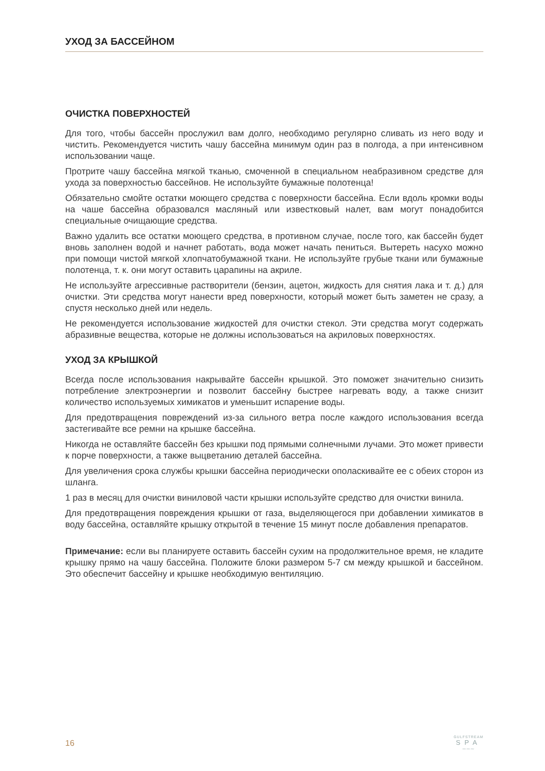УХОД ЗА БАССЕЙНОМ
ОЧИСТКА ПОВЕРХНОСТЕЙ
Для того, чтобы бассейн прослужил вам долго, необходимо регулярно сливать из него воду и чистить. Рекомендуется чистить чашу бассейна минимум один раз в полгода, а при интенсивном использовании чаще.
Протрите чашу бассейна мягкой тканью, смоченной в специальном неабразивном средстве для ухода за поверхностью бассейнов. Не используйте бумажные полотенца!
Обязательно смойте остатки моющего средства с поверхности бассейна. Если вдоль кромки воды на чаше бассейна образовался масляный или известковый налет, вам могут понадобится специальные очищающие средства.
Важно удалить все остатки моющего средства, в противном случае, после того, как бассейн будет вновь заполнен водой и начнет работать, вода может начать пениться. Вытереть насухо можно при помощи чистой мягкой хлопчатобумажной ткани. Не используйте грубые ткани или бумажные полотенца, т. к. они могут оставить царапины на акриле.
Не используйте агрессивные растворители (бензин, ацетон, жидкость для снятия лака и т. д.) для очистки. Эти средства могут нанести вред поверхности, который может быть заметен не сразу, а спустя несколько дней или недель.
Не рекомендуется использование жидкостей для очистки стекол. Эти средства могут содержать абразивные вещества, которые не должны использоваться на акриловых поверхностях.
УХОД ЗА КРЫШКОЙ
Всегда после использования накрывайте бассейн крышкой. Это поможет значительно снизить потребление электроэнергии и позволит бассейну быстрее нагревать воду, а также снизит количество используемых химикатов и уменьшит испарение воды.
Для предотвращения повреждений из-за сильного ветра после каждого использования всегда застегивайте все ремни на крышке бассейна.
Никогда не оставляйте бассейн без крышки под прямыми солнечными лучами. Это может привести к порче поверхности, а также выцветанию деталей бассейна.
Для увеличения срока службы крышки бассейна периодически ополаскивайте ее с обеих сторон из шланга.
1 раз в месяц для очистки виниловой части крышки используйте средство для очистки винила.
Для предотвращения повреждения крышки от газа, выделяющегося при добавлении химикатов в воду бассейна, оставляйте крышку открытой в течение 15 минут после добавления препаратов.
Примечание: если вы планируете оставить бассейн сухим на продолжительное время, не кладите крышку прямо на чашу бассейна. Положите блоки размером 5-7 см между крышкой и бассейном. Это обеспечит бассейну и крышке необходимую вентиляцию.
16
GULFSTREAM
SPA
〰〰〰